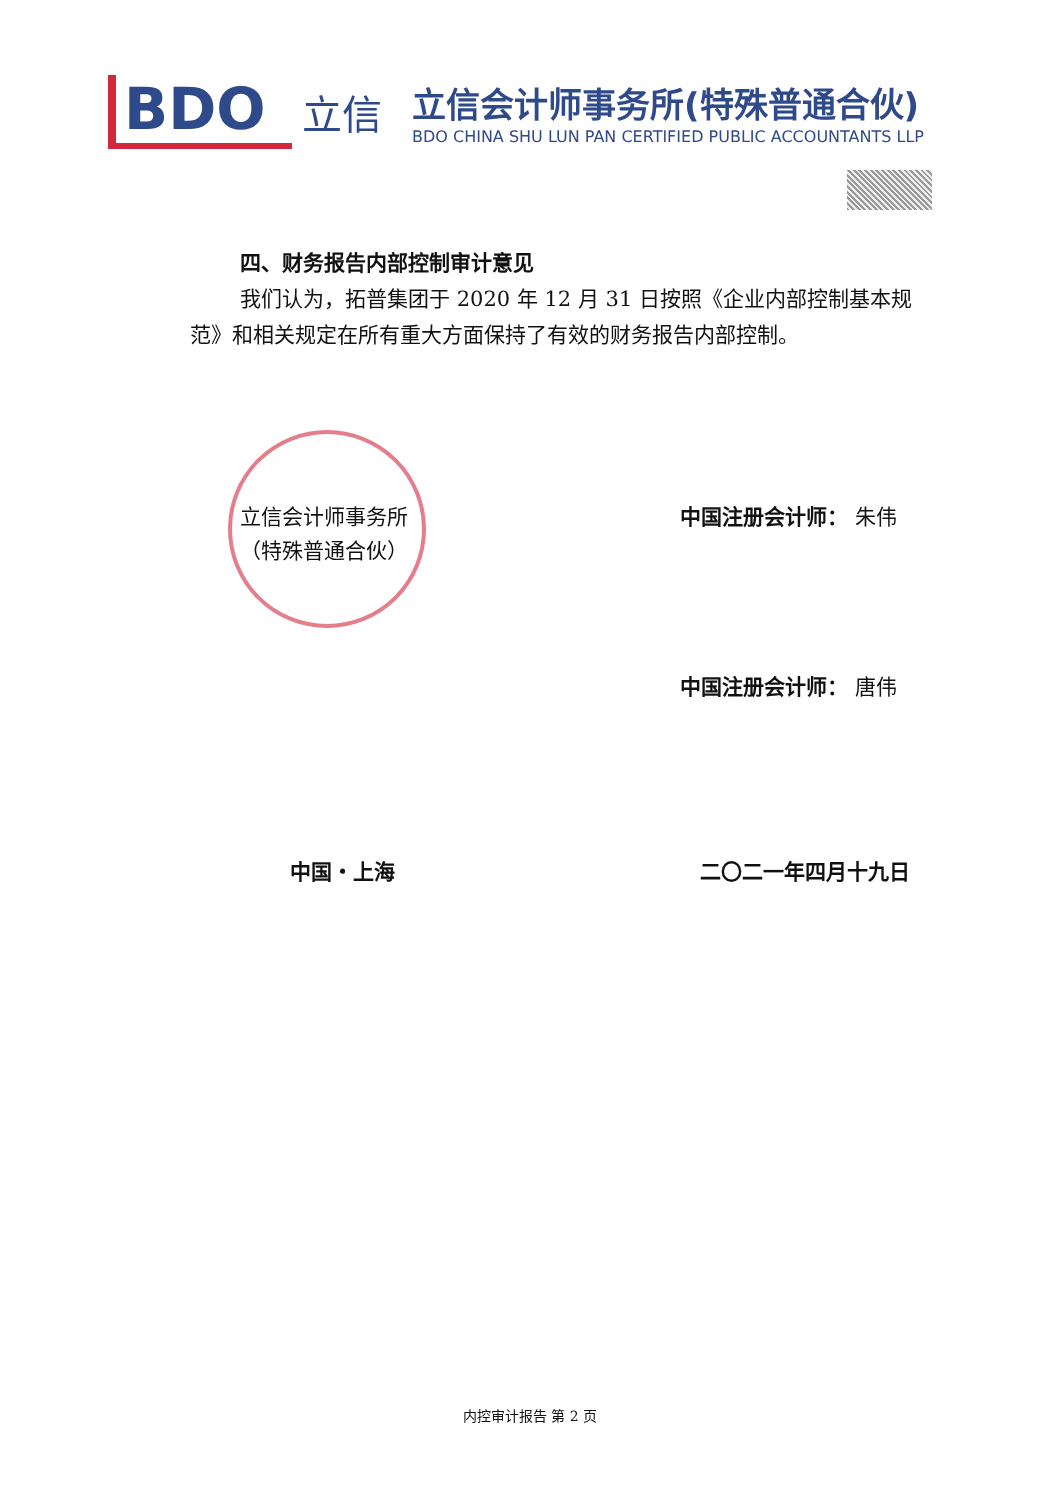BDO
立信
立信会计师事务所(特殊普通合伙)
BDO CHINA SHU LUN PAN CERTIFIED PUBLIC ACCOUNTANTS LLP
四、财务报告内部控制审计意见
我们认为，拓普集团于 2020 年 12 月 31 日按照《企业内部控制基本规范》和相关规定在所有重大方面保持了有效的财务报告内部控制。
立信会计师事务所
（特殊普通合伙）
中国注册会计师： 朱伟
中国注册会计师： 唐伟
中国・上海 二〇二一年四月十九日
内控审计报告 第 2 页